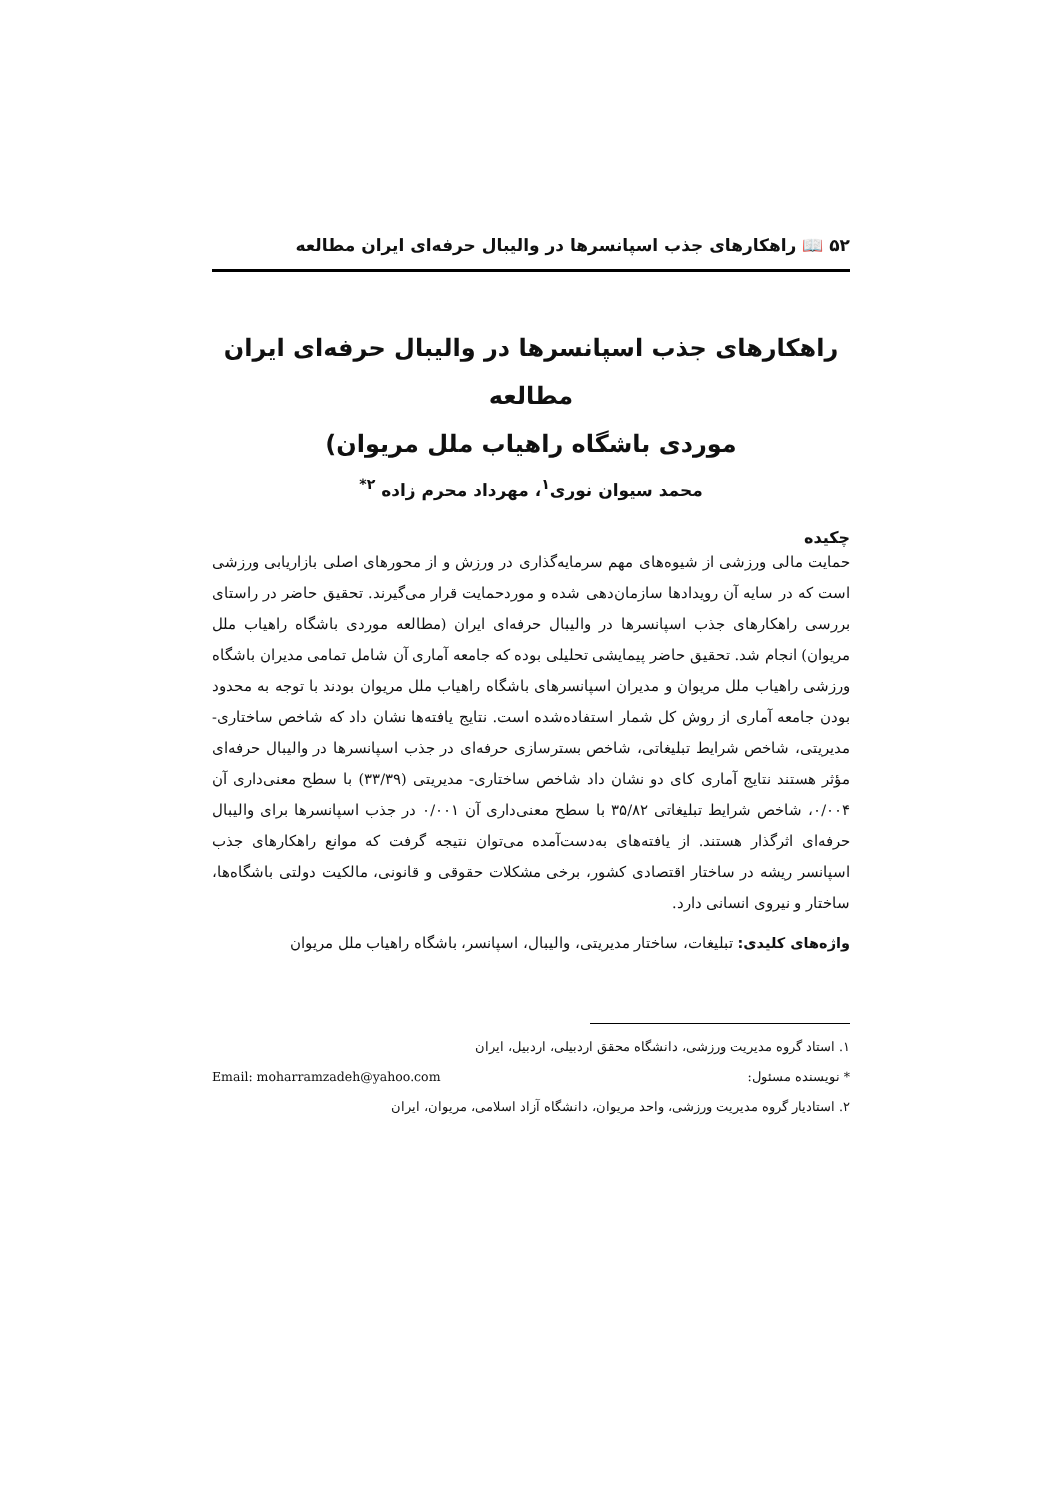۵۲ 📖 راهکارهای جذب اسپانسرها در والیبال حرفه‌ای ایران مطالعه
راهکارهای جذب اسپانسرها در والیبال حرفه‌ای ایران مطالعه
موردی باشگاه راهیاب ملل مریوان)
محمد سیوان نوری<sup>۱</sup>، مهرداد محرم زاده <sup>۲*</sup>
چکیده
حمایت مالی ورزشی از شیوه‌های مهم سرمایه‌گذاری در ورزش و از محورهای اصلی بازاریابی ورزشی است که در سایه آن رویدادها سازمان‌دهی شده و موردحمایت قرار می‌گیرند. تحقیق حاضر در راستای بررسی راهکارهای جذب اسپانسرها در والیبال حرفه‌ای ایران (مطالعه موردی باشگاه راهیاب ملل مریوان) انجام شد. تحقیق حاضر پیمایشی تحلیلی بوده که جامعه آماری آن شامل تمامی مدیران باشگاه ورزشی راهیاب ملل مریوان و مدیران اسپانسرهای باشگاه راهیاب ملل مریوان بودند با توجه به محدود بودن جامعه آماری از روش کل شمار استفاده‌شده است. نتایج یافته‌ها نشان داد که شاخص ساختاری- مدیریتی، شاخص شرایط تبلیغاتی، شاخص بسترسازی حرفه‌ای در جذب اسپانسرها در والیبال حرفه‌ای مؤثر هستند نتایج آماری کای دو نشان داد شاخص ساختاری- مدیریتی (۳۳/۳۹) با سطح معنی‌داری آن ۰/۰۰۴، شاخص شرایط تبلیغاتی ۳۵/۸۲ با سطح معنی‌داری آن ۰/۰۰۱ در جذب اسپانسرها برای والیبال حرفه‌ای اثرگذار هستند. از یافته‌های به‌دست‌آمده می‌توان نتیجه گرفت که موانع راهکارهای جذب اسپانسر ریشه در ساختار اقتصادی کشور، برخی مشکلات حقوقی و قانونی، مالکیت دولتی باشگاه‌ها، ساختار و نیروی انسانی دارد.
واژه‌های کلیدی: تبلیغات، ساختار مدیریتی، والیبال، اسپانسر، باشگاه راهیاب ملل مریوان
۱. استاد گروه مدیریت ورزشی، دانشگاه محقق اردبیلی، اردبیل، ایران
* نویسنده مسئول: Email: moharramzadeh@yahoo.com
۲. استادیار گروه مدیریت ورزشی، واحد مریوان، دانشگاه آزاد اسلامی، مریوان، ایران